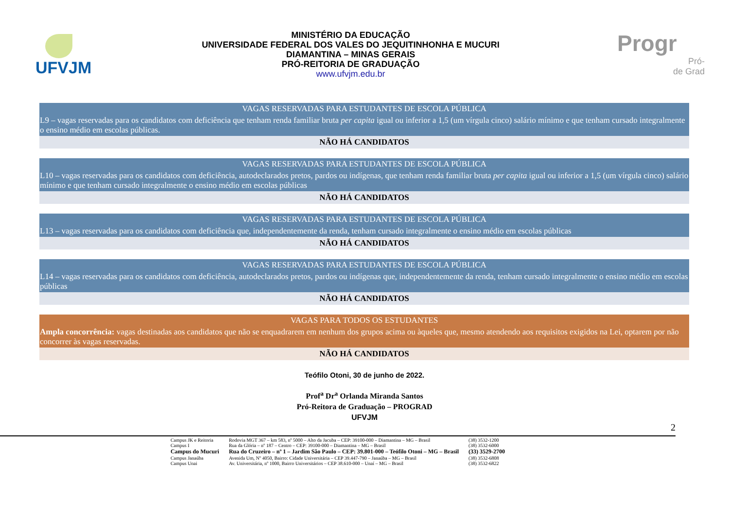UFVJM
MINISTÉRIO DA EDUCAÇÃO
UNIVERSIDADE FEDERAL DOS VALES DO JEQUITINHONHA E MUCURI
DIAMANTINA – MINAS GERAIS
PRÓ-REITORIA DE GRADUAÇÃO
www.ufvjm.edu.br
Progr
Pró-
de Grad
| VAGAS RESERVADAS PARA ESTUDANTES DE ESCOLA PÚBLICA |
| L9 – vagas reservadas para os candidatos com deficiência que tenham renda familiar bruta per capita igual ou inferior a 1,5 (um vírgula cinco) salário mínimo e que tenham cursado integralmente o ensino médio em escolas públicas. |
| NÃO HÁ CANDIDATOS |
| VAGAS RESERVADAS PARA ESTUDANTES DE ESCOLA PÚBLICA |
| L10 – vagas reservadas para os candidatos com deficiência, autodeclarados pretos, pardos ou indígenas, que tenham renda familiar bruta per capita igual ou inferior a 1,5 (um vírgula cinco) salário mínimo e que tenham cursado integralmente o ensino médio em escolas públicas |
| NÃO HÁ CANDIDATOS |
| VAGAS RESERVADAS PARA ESTUDANTES DE ESCOLA PÚBLICA |
| L13 – vagas reservadas para os candidatos com deficiência que, independentemente da renda, tenham cursado integralmente o ensino médio em escolas públicas |
| NÃO HÁ CANDIDATOS |
| VAGAS RESERVADAS PARA ESTUDANTES DE ESCOLA PÚBLICA |
| L14 – vagas reservadas para os candidatos com deficiência, autodeclarados pretos, pardos ou indígenas que, independentemente da renda, tenham cursado integralmente o ensino médio em escolas públicas |
| NÃO HÁ CANDIDATOS |
| VAGAS PARA TODOS OS ESTUDANTES |
| Ampla concorrência: vagas destinadas aos candidatos que não se enquadrarem em nenhum dos grupos acima ou àqueles que, mesmo atendendo aos requisitos exigidos na Lei, optarem por não concorrer às vagas reservadas. |
| NÃO HÁ CANDIDATOS |
Teófilo Otoni, 30 de junho de 2022.
Prof<sup>a</sup> Dr<sup>a</sup> Orlanda Miranda Santos
Pró-Reitora de Graduação – PROGRAD
UFVJM
2
| Campus JK e Reitoria | Rodovia MGT 367 – km 583, nº 5000 – Alto da Jacuba – CEP: 39100-000 – Diamantina – MG – Brasil | (38) 3532-1200 |
| Campus I | Rua da Glória – nº 187 – Centro – CEP: 39100-000 – Diamantina – MG – Brasil | (38) 3532-6000 |
| Campus do Mucuri | Rua do Cruzeiro – nº 1 – Jardim São Paulo – CEP: 39.801-000 – Teófilo Otoni – MG – Brasil | (33) 3529-2700 |
| Campus Janaúba | Avenida Um, Nº 4050, Bairro: Cidade Universitária – CEP 39.447-790 – Janaúba – MG – Brasil | (38) 3532-6808 |
| Campus Unai | Av. Universitária, nº 1000, Bairro Universitários – CEP 38.610-000 – Unaí – MG – Brasil | (38) 3532-6822 |